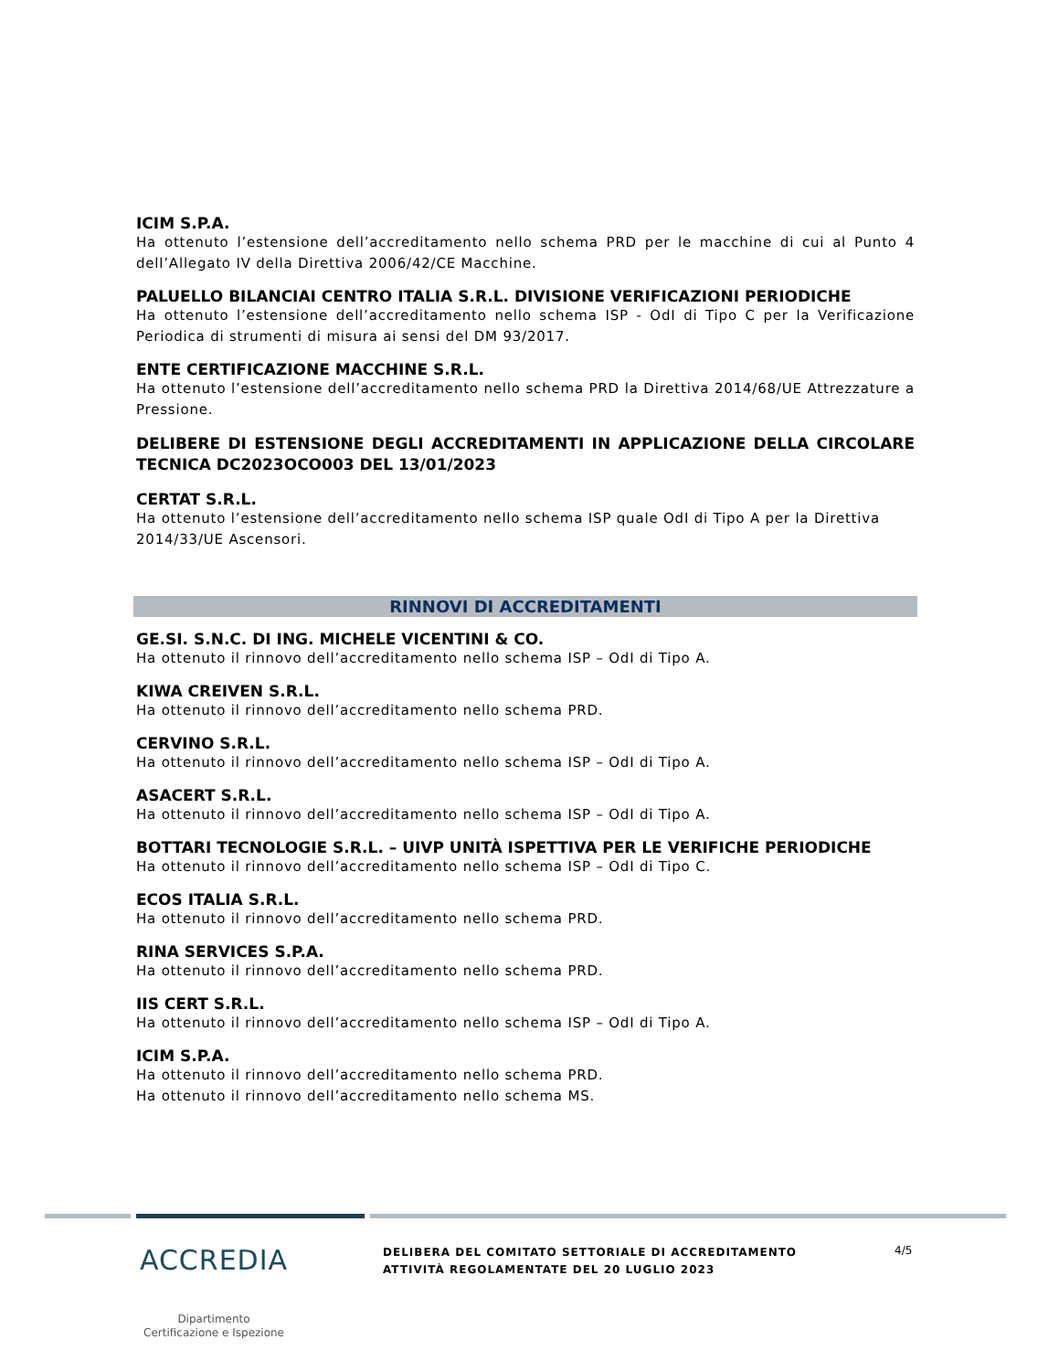ICIM S.P.A.
Ha ottenuto l’estensione dell’accreditamento nello schema PRD per le macchine di cui al Punto 4 dell’Allegato IV della Direttiva 2006/42/CE Macchine.
PALUELLO BILANCIAI CENTRO ITALIA S.R.L. DIVISIONE VERIFICAZIONI PERIODICHE
Ha ottenuto l’estensione dell’accreditamento nello schema ISP - OdI di Tipo C per la Verificazione Periodica di strumenti di misura ai sensi del DM 93/2017.
ENTE CERTIFICAZIONE MACCHINE S.R.L.
Ha ottenuto l’estensione dell’accreditamento nello schema PRD la Direttiva 2014/68/UE Attrezzature a Pressione.
DELIBERE DI ESTENSIONE DEGLI ACCREDITAMENTI IN APPLICAZIONE DELLA CIRCOLARE TECNICA DC2023OCO003 DEL 13/01/2023
CERTAT S.R.L.
Ha ottenuto l’estensione dell’accreditamento nello schema ISP quale OdI di Tipo A per la Direttiva 2014/33/UE Ascensori.
RINNOVI DI ACCREDITAMENTI
GE.SI. S.N.C. DI ING. MICHELE VICENTINI & CO.
Ha ottenuto il rinnovo dell’accreditamento nello schema ISP – OdI di Tipo A.
KIWA CREIVEN S.R.L.
Ha ottenuto il rinnovo dell’accreditamento nello schema PRD.
CERVINO S.R.L.
Ha ottenuto il rinnovo dell’accreditamento nello schema ISP – OdI di Tipo A.
ASACERT S.R.L.
Ha ottenuto il rinnovo dell’accreditamento nello schema ISP – OdI di Tipo A.
BOTTARI TECNOLOGIE S.R.L. – UIVP UNITÀ ISPETTIVA PER LE VERIFICHE PERIODICHE
Ha ottenuto il rinnovo dell’accreditamento nello schema ISP – OdI di Tipo C.
ECOS ITALIA S.R.L.
Ha ottenuto il rinnovo dell’accreditamento nello schema PRD.
RINA SERVICES S.P.A.
Ha ottenuto il rinnovo dell’accreditamento nello schema PRD.
IIS CERT S.R.L.
Ha ottenuto il rinnovo dell’accreditamento nello schema ISP – OdI di Tipo A.
ICIM S.P.A.
Ha ottenuto il rinnovo dell’accreditamento nello schema PRD.
Ha ottenuto il rinnovo dell’accreditamento nello schema MS.
ACCREDIA
Dipartimento
Certificazione e Ispezione
DELIBERA DEL COMITATO SETTORIALE DI ACCREDITAMENTO
ATTIVITÀ REGOLAMENTATE DEL 20 LUGLIO 2023
4/5